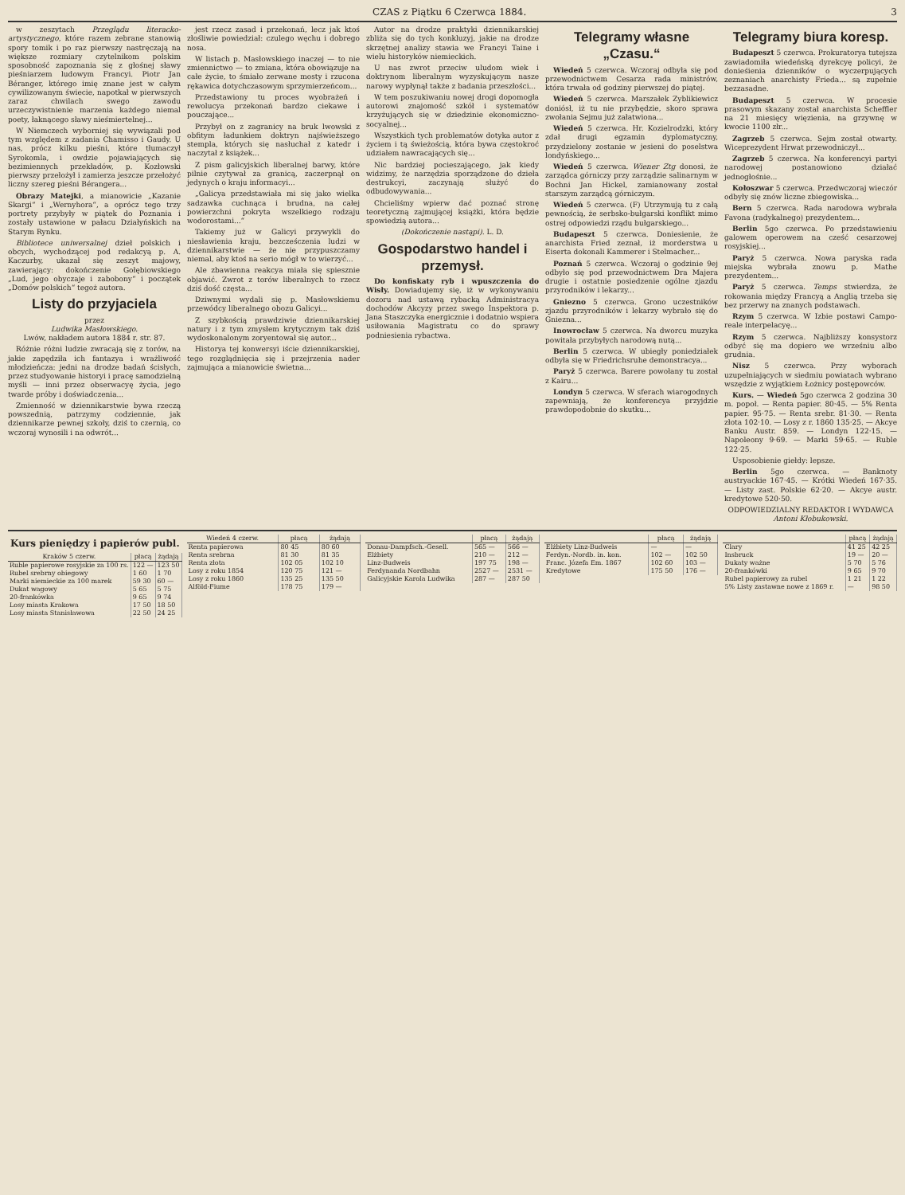CZAS z Piątku 6 Czerwca 1884. 3
w zeszytach Przeglądu literacko-artystycznego, które razem zebrane stanowią spory tomik i po raz pierwszy nastręczają na większe rozmiary czytelnikom polskim sposobność zapoznania się z głośnej sławy pieśniarzem ludowym Francyi. Piotr Jan Béranger, którego imię znane jest w całym cywilizowanym świecie, napotkał w pierwszych zaraz chwilach swego zawodu urzeczywistnienie marzenia każdego niemal poety, łaknącego sławy nieśmiertelnej...
W Niemczech wyborniej się wywiązali pod tym względem z zadania Chamisso i Gaudy. U nas, prócz kilku pieśni, które tłumaczył Syrokomla, i owdzie pojawiających się bezimiennych przekładów, p. Kozłowski pierwszy przełożył i zamierza jeszcze przełożyć liczny szereg pieśni Bérangera...
Obrazy Matejki, a mianowicie „Kazanie Skargi“ i „Wernyhora“, a oprócz tego trzy portrety przybyły w piątek do Poznania i zostały ustawione w pałacu Działyńskich na Starym Rynku.
Bibliotece uniwersalnej dzieł polskich i obcych, wychodzącej pod redakcyą p. A. Kaczurby, ukazał się zeszyt majowy, zawierający: dokończenie Gołębiowskiego „Lud, jego obyczaje i zabobony“ i początek „Domów polskich“ tegoż autora.
Listy do przyjaciela
przez
Ludwika Masłowskiego.
Lwów, nakładem autora 1884 r. str. 87.
Różnie różni ludzie zwracają się z torów, na jakie zapędziła ich fantazya i wrażliwość młodzieńcza: jedni na drodze badań ścisłych, przez studyowanie historyi i pracę samodzielną myśli — inni przez obserwacyę życia, jego twarde próby i doświadczenia...
Zmienność w dziennikarstwie bywa rzeczą powszednią, patrzymy codziennie, jak dziennikarze pewnej szkoły, dziś to czernią, co wczoraj wynosili i na odwrót...
jest rzecz zasad i przekonań, lecz jak ktoś złośliwie powiedział: czulego węchu i dobrego nosa.
W listach p. Masłowskiego inaczej — to nie zmiennictwo — to zmiana, która obowiązuje na całe życie, to śmiało zerwane mosty i rzucona rękawica dotychczasowym sprzymierzeńcom...
Przedstawiony tu proces wyobrażeń i rewolucya przekonań bardzo ciekawe i pouczające...
Przybył on z zagranicy na bruk lwowski z obfitym ładunkiem doktryn najświeższego stempla, których się nasłuchał z katedr i naczytał z książek...
Z pism galicyjskich liberalnej barwy, które pilnie czytywał za granicą, zaczerpnął on jedynych o kraju informacyi...
„Galicya przedstawiała mi się jako wielka sadzawka cuchnąca i brudna, na całej powierzchni pokryta wszelkiego rodzaju wodorostami...“
Takiemy już w Galicyi przywykli do niesławienia kraju, bezcześczenia ludzi w dziennikarstwie — że nie przypuszczamy niemal, aby ktoś na serio mógł w to wierzyć...
Ale zbawienna reakcya miała się spiesznie objawić. Zwrot z torów liberalnych to rzecz dziś dość częsta...
Dziwnymi wydali się p. Masłowskiemu przewódcy liberalnego obozu Galicyi...
Z szybkością prawdziwie dziennikarskiej natury i z tym zmysłem krytycznym tak dziś wydoskonalonym zoryentował się autor...
Historya tej konwersyi iście dziennikarskiej, tego rozglądnięcia się i przejrzenia nader zajmująca a mianowicie świetna...
Autor na drodze praktyki dziennikarskiej zbliża się do tych konkluzyj, jakie na drodze skrzętnej analizy stawia we Francyi Taine i wielu historyków niemieckich.
U nas zwrot przeciw uludom wiek i doktrynom liberalnym wyzyskującym nasze narowy wypłynął także z badania przeszłości...
W tem poszukiwaniu nowej drogi dopomogła autorowi znajomość szkół i systematów krzyżujących się w dziedzinie ekonomiczno-socyalnej...
Wszystkich tych problematów dotyka autor z życiem i tą świeżością, która bywa częstokroć udziałem nawracających się...
Nic bardziej pocieszającego, jak kiedy widzimy, że narzędzia sporządzone do dzieła destrukcyi, zaczynają służyć do odbudowywania...
Chcieliśmy wpierw dać poznać stronę teoretyczną zajmującej książki, która będzie spowiedzią autora...
(Dokończenie nastąpi). L. D.
Gospodarstwo handel i przemysł.
Do konfiskaty ryb i wpuszczenia do Wisły. Dowiadujemy się, iż w wykonywaniu dozoru nad ustawą rybacką Administracya dochodów Akcyzy przez swego Inspektora p. Jana Staszczyka energicznie i dodatnio wspiera usiłowania Magistratu co do sprawy podniesienia rybactwa.
Telegramy własne „Czasu.“
Wiedeń 5 czerwca. Wczoraj odbyła się pod przewodnictwem Cesarza rada ministrów, która trwała od godziny pierwszej do piątej.
Wiedeń 5 czerwca. Marszałek Zyblikiewicz doniósł, iż tu nie przybędzie, skoro sprawa zwołania Sejmu już załatwiona...
Wiedeń 5 czerwca. Hr. Kozielrodzki, który zdał drugi egzamin dyplomatyczny, przydzielony zostanie w jesieni do poselstwa londyńskiego...
Wiedeń 5 czerwca. Wiener Ztg donosi, że zarządca górniczy przy zarządzie salinarnym w Bochni Jan Hickel, zamianowany został starszym zarządcą górniczym.
Wiedeń 5 czerwca. (F) Utrzymują tu z całą pewnością, że serbsko-bułgarski konflikt mimo ostrej odpowiedzi rządu bułgarskiego...
Budapeszt 5 czerwca. Doniesienie, że anarchista Fried zeznał, iż morderstwa u Eiserta dokonali Kammerer i Stelmacher...
Poznań 5 czerwca. Wczoraj o godzinie 9ej odbyło się pod przewodnictwem Dra Majera drugie i ostatnie posiedzenie ogólne zjazdu przyrodników i lekarzy...
Gniezno 5 czerwca. Grono uczestników zjazdu przyrodników i lekarzy wybrało się do Gniezna...
Inowrocław 5 czerwca. Na dworcu muzyka powitała przybyłych narodową nutą...
Berlin 5 czerwca. W ubiegły poniedziałek odbyła się w Friedrichsruhe demonstracya...
Paryż 5 czerwca. Barere powołany tu został z Kairu...
Londyn 5 czerwca. W sferach wiarogodnych zapewniają, że konferencya przyjdzie prawdopodobnie do skutku...
Telegramy biura koresp.
Budapeszt 5 czerwca. Prokuratorya tutejsza zawiadomiła wiedeńską dyrekcyę policyi, że donieśienia dzienników o wyczerpujących zeznaniach anarchisty Frieda... są zupełnie bezzasadne.
Budapeszt 5 czerwca. W procesie prasowym skazany został anarchista Scheffler na 21 miesięcy więzienia, na grzywnę w kwocie 1100 złr...
Zagrzeb 5 czerwca. Sejm został otwarty. Wiceprezydent Hrwat przewodniczył...
Zagrzeb 5 czerwca. Na konferencyi partyi narodowej postanowiono działać jednogłośnie...
Kołoszwar 5 czerwca. Przedwczoraj wieczór odbyły się znów liczne zbiegowiska...
Bern 5 czerwca. Rada narodowa wybrała Favona (radykalnego) prezydentem...
Berlin 5go czerwca. Po przedstawieniu galowem operowem na cześć cesarzowej rosyjskiej...
Paryż 5 czerwca. Nowa paryska rada miejska wybrała znowu p. Mathe prezydentem...
Paryż 5 czerwca. Temps stwierdza, że rokowania między Francyą a Anglią trzeba się bez przerwy na znanych podstawach.
Rzym 5 czerwca. W Izbie postawi Campo-reale interpelacyę...
Rzym 5 czerwca. Najbliższy konsystorz odbyć się ma dopiero we wrześniu albo grudnia.
Nisz 5 czerwca. Przy wyborach uzupełniających w siedmiu powiatach wybrano wszędzie z wyjątkiem Łożnicy postępowców.
Kurs. — Wiedeń 5go czerwca 2 godzina 30 m. popoł. — Renta papier. 80·45. — 5% Renta papier. 95·75. — Renta srebr. 81·30. — Renta złota 102·10. — Losy z r. 1860 135·25. — Akcye Banku Austr. 859. — Londyn 122·15. — Napoleony 9·69. — Marki 59·65. — Ruble 122·25.
Usposobienie giełdy: lepsze.
Berlin 5go czerwca. — Banknoty austryackie 167·45. — Krótki Wiedeń 167·35. — Listy zast. Polskie 62·20. — Akcye austr. kredytowe 520·50.
ODPOWIEDZIALNY REDAKTOR I WYDAWCA
Antoni Kłobukowski.
Kurs pieniędzy i papierów publ.
| Kraków 5 czerw. | płacą | żądają |
| --- | --- | --- |
| Ruble papierowe rosyjskie za 100 rs. | 122 — | 123 50 |
| Rubel srebrny obiegowy | 1 60 | 1 70 |
| Marki niemieckie za 100 marek | 59 30 | 60 — |
| Dukat wagowy | 5 65 | 5 75 |
| 20-frankówka | 9 65 | 9 74 |
| Losy miasta Krakowa | 17 50 | 18 50 |
| Losy miasta Stanisławowa | 22 50 | 24 25 |
| Wiedeń 4 czerw. | płacą | żądają |
| --- | --- | --- |
| Renta papierowa | 80 45 | 80 60 |
| Renta srebrna | 81 30 | 81 35 |
| Renta złota | 102 05 | 102 10 |
| Losy z roku 1854 | 120 75 | 121 — |
| Losy z roku 1860 | 135 25 | 135 50 |
| Alföld-Fiume | 178 75 | 179 — |
| | płacą | żądają |
| --- | --- | --- |
| Donau-Dampfsch.-Gesell. | 565 — | 566 — |
| Elżbiety | 210 — | 212 — |
| Linz-Budweis | 197 75 | 198 — |
| Ferdynanda Nordbahn | 2527 — | 2531 — |
| Galicyjskie Karola Ludwika | 287 — | 287 50 |
| | płacą | żądają |
| --- | --- | --- |
| Elżbiety Linz-Budweis | — | — |
| Ferdyn.-Nordb. in. kon. | 102 — | 102 50 |
| Franc. Józefa Em. 1867 | 102 60 | 103 — |
| Kredytowe | 175 50 | 176 — |
| | płacą | żądają |
| --- | --- | --- |
| Clary | 41 25 | 42 25 |
| Insbruck | 19 — | 20 — |
| Dukaty ważne | 5 70 | 5 76 |
| 20-frankówki | 9 65 | 9 70 |
| Rubel papierowy za rubel | 1 21 | 1 22 |
| 5% Listy zastawne nowe z 1869 r. | — | 98 50 |